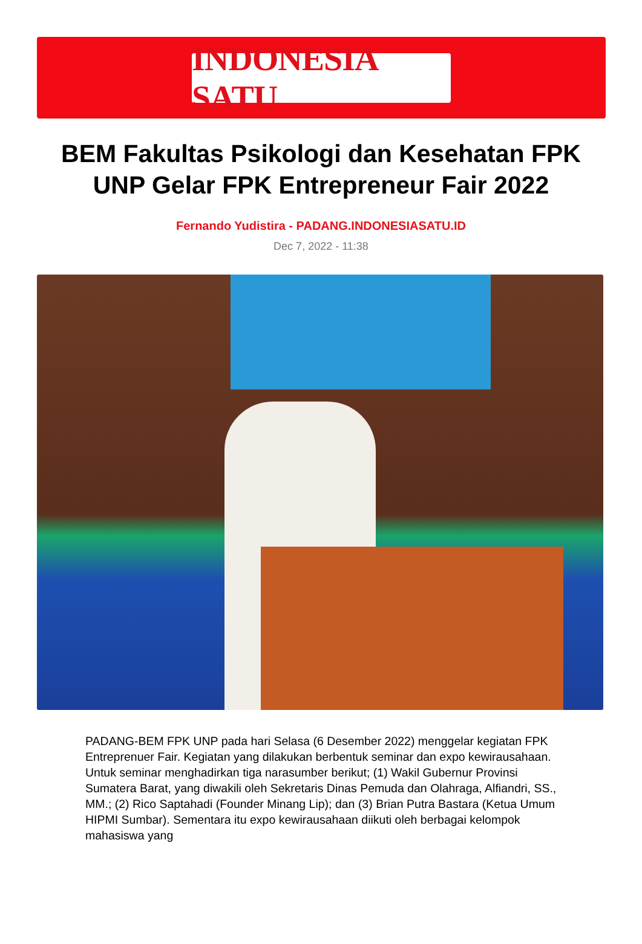INDONESIA SATU
BEM Fakultas Psikologi dan Kesehatan FPK UNP Gelar FPK Entrepreneur Fair 2022
Fernando Yudistira - PADANG.INDONESIASATU.ID
Dec 7, 2022 - 11:38
PADANG-BEM FPK UNP pada hari Selasa (6 Desember 2022) menggelar kegiatan FPK Entreprenuer Fair. Kegiatan yang dilakukan berbentuk seminar dan expo kewirausahaan. Untuk seminar menghadirkan tiga narasumber berikut; (1) Wakil Gubernur Provinsi Sumatera Barat, yang diwakili oleh Sekretaris Dinas Pemuda dan Olahraga, Alfiandri, SS., MM.; (2) Rico Saptahadi (Founder Minang Lip); dan (3) Brian Putra Bastara (Ketua Umum HIPMI Sumbar). Sementara itu expo kewirausahaan diikuti oleh berbagai kelompok mahasiswa yang